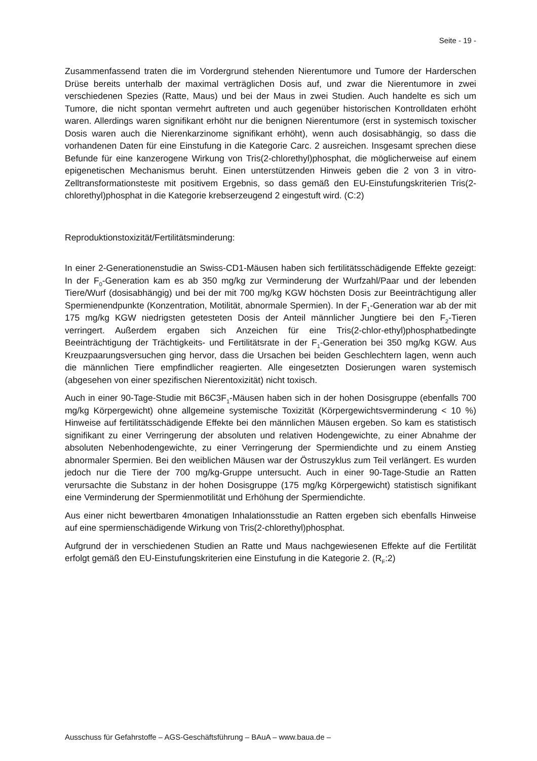Seite - 19 -
Zusammenfassend traten die im Vordergrund stehenden Nierentumore und Tumore der Harderschen Drüse bereits unterhalb der maximal verträglichen Dosis auf, und zwar die Nierentumore in zwei verschiedenen Spezies (Ratte, Maus) und bei der Maus in zwei Studien. Auch handelte es sich um Tumore, die nicht spontan vermehrt auftreten und auch gegenüber historischen Kontrolldaten erhöht waren. Allerdings waren signifikant erhöht nur die benignen Nierentumore (erst in systemisch toxischer Dosis waren auch die Nierenkarzinome signifikant erhöht), wenn auch dosisabhängig, so dass die vorhandenen Daten für eine Einstufung in die Kategorie Carc. 2 ausreichen. Insgesamt sprechen diese Befunde für eine kanzerogene Wirkung von Tris(2-chlorethyl)phosphat, die möglicherweise auf einem epigenetischen Mechanismus beruht. Einen unterstützenden Hinweis geben die 2 von 3 in vitro-Zelltransformationsteste mit positivem Ergebnis, so dass gemäß den EU-Einstufungskriterien Tris(2-chlorethyl)phosphat in die Kategorie krebserzeugend 2 eingestuft wird. (C:2)
Reproduktionstoxizität/Fertilitätsminderung:
In einer 2-Generationenstudie an Swiss-CD1-Mäusen haben sich fertilitätsschädigende Effekte gezeigt: In der F<sub>0</sub>-Generation kam es ab 350 mg/kg zur Verminderung der Wurfzahl/Paar und der lebenden Tiere/Wurf (dosisabhängig) und bei der mit 700 mg/kg KGW höchsten Dosis zur Beeinträchtigung aller Spermienendpunkte (Konzentration, Motilität, abnormale Spermien). In der F<sub>1</sub>-Generation war ab der mit 175 mg/kg KGW niedrigsten getesteten Dosis der Anteil männlicher Jungtiere bei den F<sub>2</sub>-Tieren verringert. Außerdem ergaben sich Anzeichen für eine Tris(2-chlor-ethyl)phosphatbedingte Beeinträchtigung der Trächtigkeits- und Fertilitätsrate in der F<sub>1</sub>-Generation bei 350 mg/kg KGW. Aus Kreuzpaarungsversuchen ging hervor, dass die Ursachen bei beiden Geschlechtern lagen, wenn auch die männlichen Tiere empfindlicher reagierten. Alle eingesetzten Dosierungen waren systemisch (abgesehen von einer spezifischen Nierentoxizität) nicht toxisch.
Auch in einer 90-Tage-Studie mit B6C3F<sub>1</sub>-Mäusen haben sich in der hohen Dosisgruppe (ebenfalls 700 mg/kg Körpergewicht) ohne allgemeine systemische Toxizität (Körpergewichtsverminderung < 10 %) Hinweise auf fertilitätsschädigende Effekte bei den männlichen Mäusen ergeben. So kam es statistisch signifikant zu einer Verringerung der absoluten und relativen Hodengewichte, zu einer Abnahme der absoluten Nebenhodengewichte, zu einer Verringerung der Spermiendichte und zu einem Anstieg abnormaler Spermien. Bei den weiblichen Mäusen war der Östruszyklus zum Teil verlängert. Es wurden jedoch nur die Tiere der 700 mg/kg-Gruppe untersucht. Auch in einer 90-Tage-Studie an Ratten verursachte die Substanz in der hohen Dosisgruppe (175 mg/kg Körpergewicht) statistisch signifikant eine Verminderung der Spermienmotilität und Erhöhung der Spermiendichte.
Aus einer nicht bewertbaren 4monatigen Inhalationsstudie an Ratten ergeben sich ebenfalls Hinweise auf eine spermienschädigende Wirkung von Tris(2-chlorethyl)phosphat.
Aufgrund der in verschiedenen Studien an Ratte und Maus nachgewiesenen Effekte auf die Fertilität erfolgt gemäß den EU-Einstufungskriterien eine Einstufung in die Kategorie 2. (R<sub>F</sub>:2)
Ausschuss für Gefahrstoffe – AGS-Geschäftsführung – BAuA – www.baua.de –